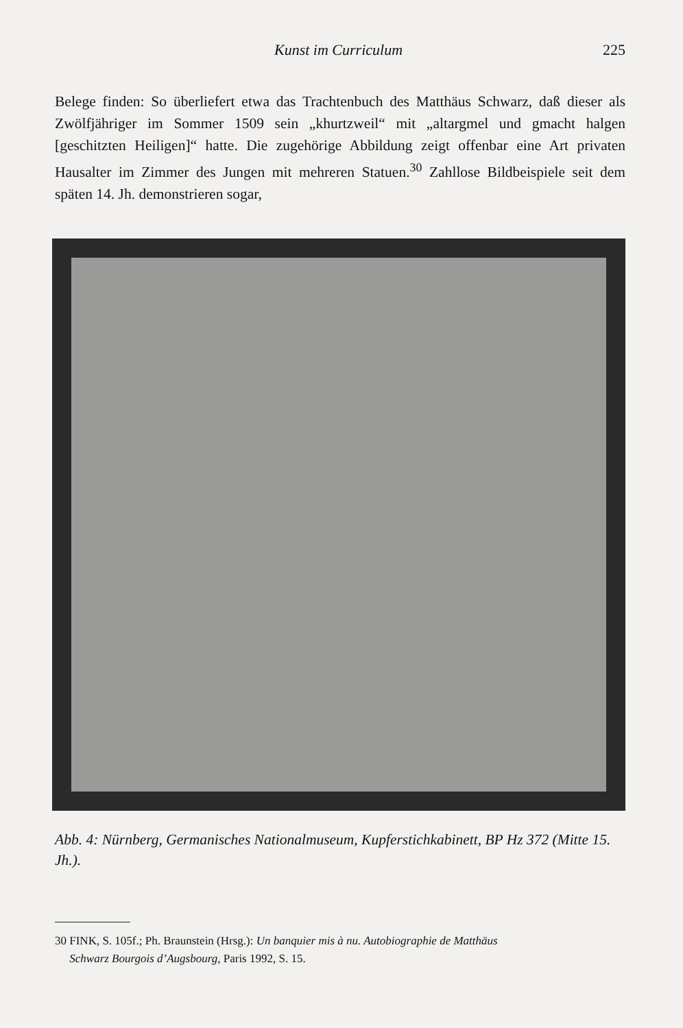Kunst im Curriculum 225
Belege finden: So überliefert etwa das Trachtenbuch des Matthäus Schwarz, daß dieser als Zwölfjähriger im Sommer 1509 sein „khurtzweil“ mit „altargmel und gmacht halgen [geschitzten Heiligen]“ hatte. Die zugehörige Abbildung zeigt offenbar eine Art privaten Hausalter im Zimmer des Jungen mit mehreren Statuen.<sup>30</sup> Zahllose Bildbeispiele seit dem späten 14. Jh. demonstrieren sogar,
Abb. 4: Nürnberg, Germanisches Nationalmuseum, Kupferstichkabinett, BP Hz 372 (Mitte 15. Jh.).
30 FINK, S. 105f.; Ph. Braunstein (Hrsg.): Un banquier mis à nu. Autobiographie de Matthäus
Schwarz Bourgois d’Augsbourg, Paris 1992, S. 15.